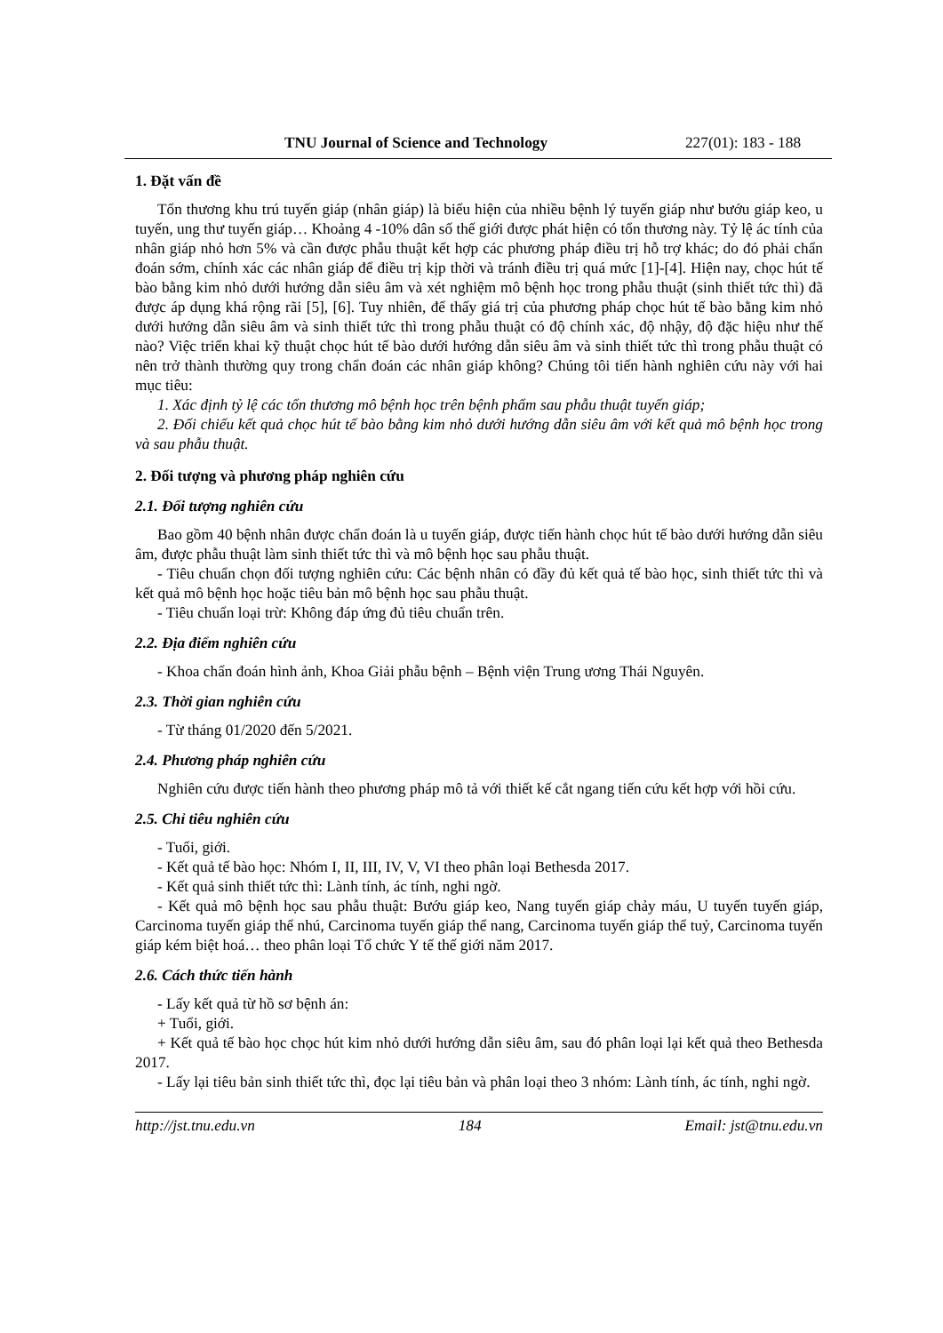TNU Journal of Science and Technology
227(01): 183 - 188
1. Đặt vấn đề
Tổn thương khu trú tuyến giáp (nhân giáp) là biểu hiện của nhiều bệnh lý tuyến giáp như bướu giáp keo, u tuyến, ung thư tuyến giáp… Khoảng 4 -10% dân số thế giới được phát hiện có tổn thương này. Tỷ lệ ác tính của nhân giáp nhỏ hơn 5% và cần được phẫu thuật kết hợp các phương pháp điều trị hỗ trợ khác; do đó phải chẩn đoán sớm, chính xác các nhân giáp để điều trị kịp thời và tránh điều trị quá mức [1]-[4]. Hiện nay, chọc hút tế bào bằng kim nhỏ dưới hướng dẫn siêu âm và xét nghiệm mô bệnh học trong phẫu thuật (sinh thiết tức thì) đã được áp dụng khá rộng rãi [5], [6]. Tuy nhiên, để thấy giá trị của phương pháp chọc hút tế bào bằng kim nhỏ dưới hướng dẫn siêu âm và sinh thiết tức thì trong phẫu thuật có độ chính xác, độ nhậy, độ đặc hiệu như thế nào? Việc triển khai kỹ thuật chọc hút tế bào dưới hướng dẫn siêu âm và sinh thiết tức thì trong phẫu thuật có nên trở thành thường quy trong chẩn đoán các nhân giáp không? Chúng tôi tiến hành nghiên cứu này với hai mục tiêu:
1. Xác định tỷ lệ các tổn thương mô bệnh học trên bệnh phẩm sau phẫu thuật tuyến giáp;
2. Đối chiếu kết quả chọc hút tế bào bằng kim nhỏ dưới hướng dẫn siêu âm với kết quả mô bệnh học trong và sau phẫu thuật.
2. Đối tượng và phương pháp nghiên cứu
2.1. Đối tượng nghiên cứu
Bao gồm 40 bệnh nhân được chẩn đoán là u tuyến giáp, được tiến hành chọc hút tế bào dưới hướng dẫn siêu âm, được phẫu thuật làm sinh thiết tức thì và mô bệnh học sau phẫu thuật.
- Tiêu chuẩn chọn đối tượng nghiên cứu: Các bệnh nhân có đầy đủ kết quả tế bào học, sinh thiết tức thì và kết quả mô bệnh học hoặc tiêu bản mô bệnh học sau phẫu thuật.
- Tiêu chuẩn loại trừ: Không đáp ứng đủ tiêu chuẩn trên.
2.2. Địa điểm nghiên cứu
- Khoa chẩn đoán hình ảnh, Khoa Giải phẫu bệnh – Bệnh viện Trung ương Thái Nguyên.
2.3. Thời gian nghiên cứu
- Từ tháng 01/2020 đến 5/2021.
2.4. Phương pháp nghiên cứu
Nghiên cứu được tiến hành theo phương pháp mô tả với thiết kế cắt ngang tiến cứu kết hợp với hồi cứu.
2.5. Chỉ tiêu nghiên cứu
- Tuổi, giới.
- Kết quả tế bào học: Nhóm I, II, III, IV, V, VI theo phân loại Bethesda 2017.
- Kết quả sinh thiết tức thì: Lành tính, ác tính, nghi ngờ.
- Kết quả mô bệnh học sau phẫu thuật: Bướu giáp keo, Nang tuyến giáp chảy máu, U tuyến tuyến giáp, Carcinoma tuyến giáp thể nhú, Carcinoma tuyến giáp thể nang, Carcinoma tuyến giáp thể tuỷ, Carcinoma tuyến giáp kém biệt hoá… theo phân loại Tổ chức Y tế thế giới năm 2017.
2.6. Cách thức tiến hành
- Lấy kết quả từ hồ sơ bệnh án:
+ Tuổi, giới.
+ Kết quả tế bào học chọc hút kim nhỏ dưới hướng dẫn siêu âm, sau đó phân loại lại kết quả theo Bethesda 2017.
- Lấy lại tiêu bản sinh thiết tức thì, đọc lại tiêu bản và phân loại theo 3 nhóm: Lành tính, ác tính, nghi ngờ.
http://jst.tnu.edu.vn 184 Email: jst@tnu.edu.vn